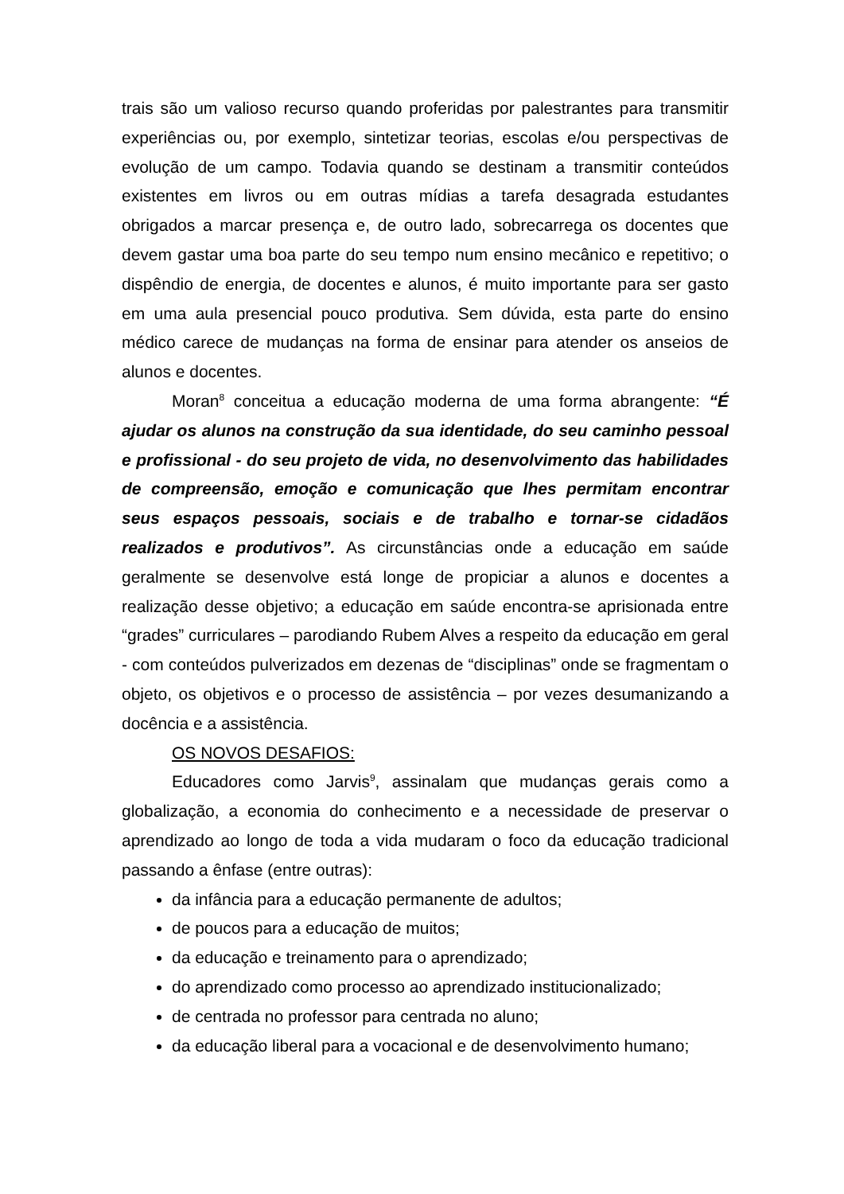trais são um valioso recurso quando proferidas por palestrantes para transmitir experiências ou, por exemplo, sintetizar teorias, escolas e/ou perspectivas de evolução de um campo. Todavia quando se destinam a transmitir conteúdos existentes em livros ou em outras mídias a tarefa desagrada estudantes obrigados a marcar presença e, de outro lado, sobrecarrega os docentes que devem gastar uma boa parte do seu tempo num ensino mecânico e repetitivo; o dispêndio de energia, de docentes e alunos, é muito importante para ser gasto em uma aula presencial pouco produtiva. Sem dúvida, esta parte do ensino médico carece de mudanças na forma de ensinar para atender os anseios de alunos e docentes.
Moran<sup>8</sup> conceitua a educação moderna de uma forma abrangente: “É ajudar os alunos na construção da sua identidade, do seu caminho pessoal e profissional - do seu projeto de vida, no desenvolvimento das habilidades de compreensão, emoção e comunicação que lhes permitam encontrar seus espaços pessoais, sociais e de trabalho e tornar-se cidadãos realizados e produtivos”. As circunstâncias onde a educação em saúde geralmente se desenvolve está longe de propiciar a alunos e docentes a realização desse objetivo; a educação em saúde encontra-se aprisionada entre “grades” curriculares – parodiando Rubem Alves a respeito da educação em geral - com conteúdos pulverizados em dezenas de “disciplinas” onde se fragmentam o objeto, os objetivos e o processo de assistência – por vezes desumanizando a docência e a assistência.
OS NOVOS DESAFIOS:
Educadores como Jarvis<sup>9</sup>, assinalam que mudanças gerais como a globalização, a economia do conhecimento e a necessidade de preservar o aprendizado ao longo de toda a vida mudaram o foco da educação tradicional passando a ênfase (entre outras):
da infância para a educação permanente de adultos;
de poucos para a educação de muitos;
da educação e treinamento para o aprendizado;
do aprendizado como processo ao aprendizado institucionalizado;
de centrada no professor para centrada no aluno;
da educação liberal para a vocacional e de desenvolvimento humano;